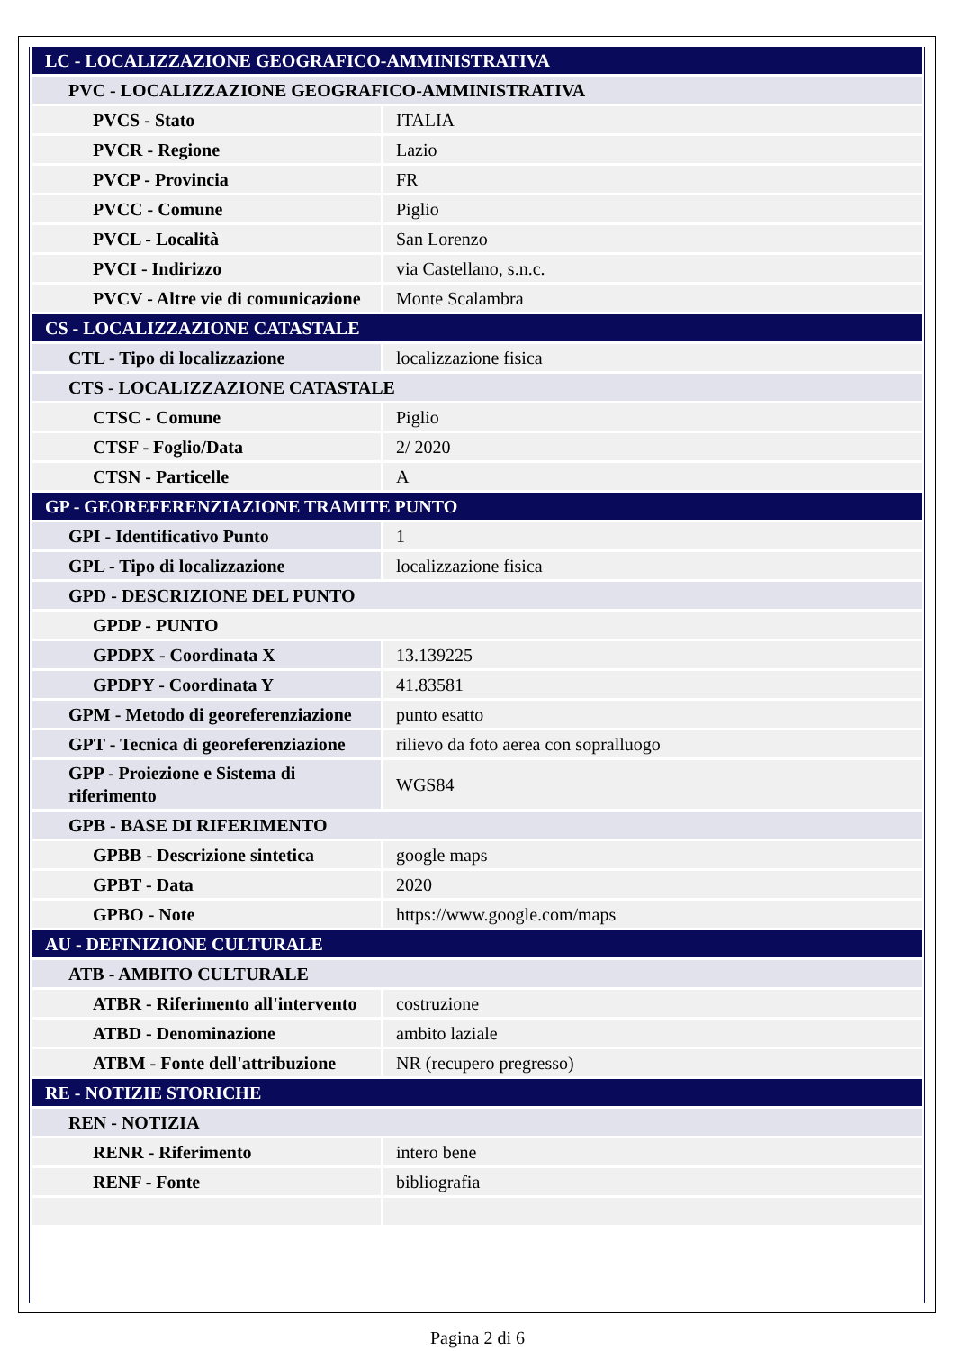| LC - LOCALIZZAZIONE GEOGRAFICO-AMMINISTRATIVA | |
| PVC - LOCALIZZAZIONE GEOGRAFICO-AMMINISTRATIVA | |
| PVCS - Stato | ITALIA |
| PVCR - Regione | Lazio |
| PVCP - Provincia | FR |
| PVCC - Comune | Piglio |
| PVCL - Località | San Lorenzo |
| PVCI - Indirizzo | via Castellano, s.n.c. |
| PVCV - Altre vie di comunicazione | Monte Scalambra |
| CS - LOCALIZZAZIONE CATASTALE | |
| CTL - Tipo di localizzazione | localizzazione fisica |
| CTS - LOCALIZZAZIONE CATASTALE | |
| CTSC - Comune | Piglio |
| CTSF - Foglio/Data | 2/ 2020 |
| CTSN - Particelle | A |
| GP - GEOREFERENZIAZIONE TRAMITE PUNTO | |
| GPI - Identificativo Punto | 1 |
| GPL - Tipo di localizzazione | localizzazione fisica |
| GPD - DESCRIZIONE DEL PUNTO | |
| GPDP - PUNTO | |
| GPDPX - Coordinata X | 13.139225 |
| GPDPY - Coordinata Y | 41.83581 |
| GPM - Metodo di georeferenziazione | punto esatto |
| GPT - Tecnica di georeferenziazione | rilievo da foto aerea con sopralluogo |
| GPP - Proiezione e Sistema di riferimento | WGS84 |
| GPB - BASE DI RIFERIMENTO | |
| GPBB - Descrizione sintetica | google maps |
| GPBT - Data | 2020 |
| GPBO - Note | https://www.google.com/maps |
| AU - DEFINIZIONE CULTURALE | |
| ATB - AMBITO CULTURALE | |
| ATBR - Riferimento all'intervento | costruzione |
| ATBD - Denominazione | ambito laziale |
| ATBM - Fonte dell'attribuzione | NR (recupero pregresso) |
| RE - NOTIZIE STORICHE | |
| REN - NOTIZIA | |
| RENR - Riferimento | intero bene |
| RENF - Fonte | bibliografia |
Pagina 2 di 6